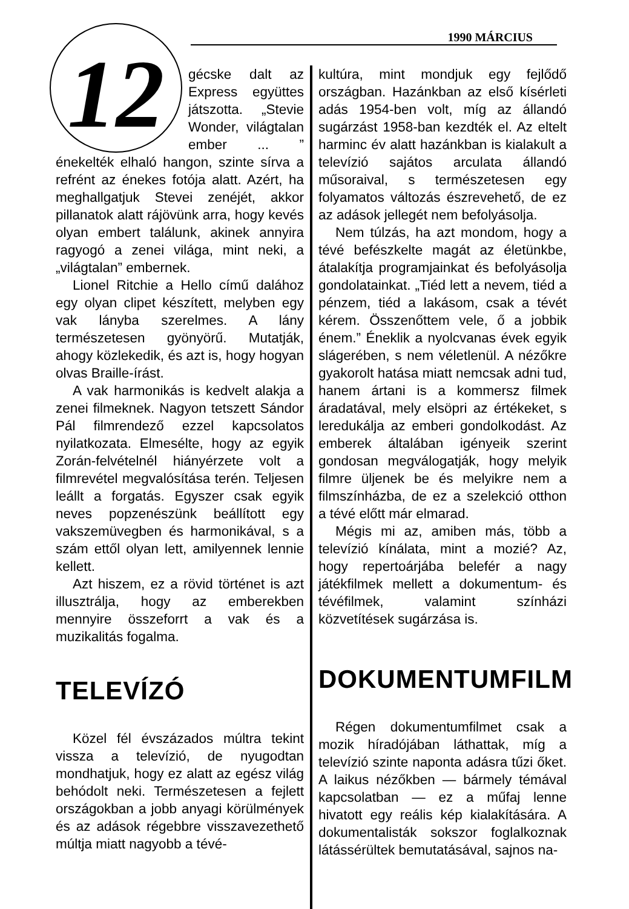1990 MÁRCIUS
12
gécske dalt az Express együttes játszotta. „Stevie Wonder, világtalan ember ... ” énekelték elhaló hangon, szinte sírva a refrént az énekes fotója alatt. Azért, ha meghallgatjuk Stevei zenéjét, akkor pillanatok alatt rájövünk arra, hogy kevés olyan embert találunk, akinek annyira ragyogó a zenei világa, mint neki, a „világtalan” embernek.
Lionel Ritchie a Hello című dalához egy olyan clipet készített, melyben egy vak lányba szerelmes. A lány természetesen gyönyörű. Mutatják, ahogy közlekedik, és azt is, hogy hogyan olvas Braille-írást.
A vak harmonikás is kedvelt alakja a zenei filmeknek. Nagyon tetszett Sándor Pál filmrendező ezzel kapcsolatos nyilatkozata. Elmesélte, hogy az egyik Zorán-felvételnél hiányérzete volt a filmrevétel megvalósítása terén. Teljesen leállt a forgatás. Egyszer csak egyik neves popzenészünk beállított egy vakszemüvegben és harmonikával, s a szám ettől olyan lett, amilyennek lennie kellett.
Azt hiszem, ez a rövid történet is azt illusztrálja, hogy az emberekben mennyire összeforrt a vak és a muzikalitás fogalma.
TELEVÍZÓ
Közel fél évszázados múltra tekint vissza a televízió, de nyugodtan mondhatjuk, hogy ez alatt az egész világ behódolt neki. Természetesen a fejlett országokban a jobb anyagi körülmények és az adások régebbre visszavezethető múltja miatt nagyobb a tévé-
kultúra, mint mondjuk egy fejlődő országban. Hazánkban az első kísérleti adás 1954-ben volt, míg az állandó sugárzást 1958-ban kezdték el. Az eltelt harminc év alatt hazánkban is kialakult a televízió sajátos arculata állandó műsoraival, s természetesen egy folyamatos változás észrevehető, de ez az adások jellegét nem befolyásolja.
Nem túlzás, ha azt mondom, hogy a tévé befészkelte magát az életünkbe, átalakítja programjainkat és befolyásolja gondolatainkat. „Tiéd lett a nevem, tiéd a pénzem, tiéd a lakásom, csak a tévét kérem. Összenőttem vele, ő a jobbik énem.” Éneklik a nyolcvanas évek egyik slágerében, s nem véletlenül. A nézőkre gyakorolt hatása miatt nemcsak adni tud, hanem ártani is a kommersz filmek áradatával, mely elsöpri az értékeket, s leredukálja az emberi gondolkodást. Az emberek általában igényeik szerint gondosan megválogatják, hogy melyik filmre üljenek be és melyikre nem a filmszínházba, de ez a szelekció otthon a tévé előtt már elmarad.
Mégis mi az, amiben más, több a televízió kínálata, mint a mozié? Az, hogy repertoárjába belefér a nagy játékfilmek mellett a dokumentum- és tévéfilmek, valamint színházi közvetítések sugárzása is.
DOKUMENTUMFILM
Régen dokumentumfilmet csak a mozik híradójában láthattak, míg a televízió szinte naponta adásra tűzi őket. A laikus nézőkben — bármely témával kapcsolatban — ez a műfaj lenne hivatott egy reális kép kialakítására. A dokumentalisták sokszor foglalkoznak látássérültek bemutatásával, sajnos na-